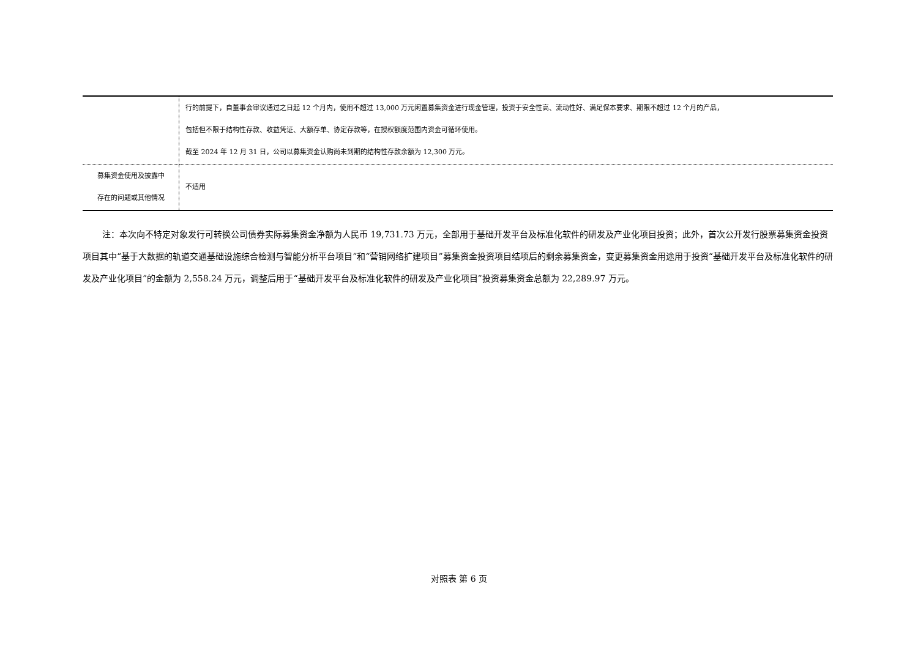| | 行的前提下，自董事会审议通过之日起 12 个月内，使用不超过 13,000 万元闲置募集资金进行现金管理，投资于安全性高、流动性好、满足保本要求、期限不超过 12 个月的产品， 包括但不限于结构性存款、收益凭证、大额存单、协定存款等，在授权额度范围内资金可循环使用。 截至 2024 年 12 月 31 日，公司以募集资金认购尚未到期的结构性存款余额为 12,300 万元。 |
| 募集资金使用及披露中 存在的问题或其他情况 | 不适用 |
注：本次向不特定对象发行可转换公司债券实际募集资金净额为人民币 19,731.73 万元，全部用于基础开发平台及标准化软件的研发及产业化项目投资；此外，首次公开发行股票募集资金投资项目其中“基于大数据的轨道交通基础设施综合检测与智能分析平台项目”和“营销网络扩建项目”募集资金投资项目结项后的剩余募集资金，变更募集资金用途用于投资“基础开发平台及标准化软件的研发及产业化项目”的金额为 2,558.24 万元，调整后用于“基础开发平台及标准化软件的研发及产业化项目”投资募集资金总额为 22,289.97 万元。
对照表 第 6 页